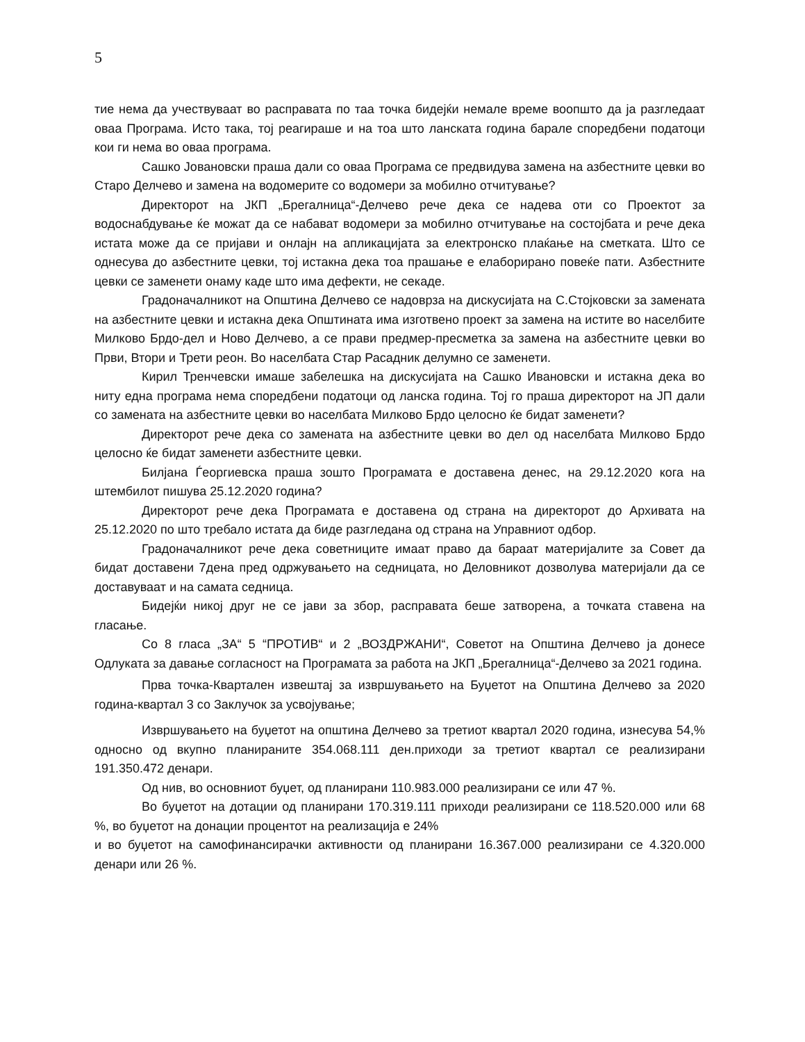5
тие нема да учествуваат во расправата по таа точка бидејќи немале време воопшто да ја разгледаат оваа Програма. Исто така, тој реагираше и на тоа што ланската година барале споредбени податоци кои ги нема во оваа програма.
Сашко Јовановски праша дали со оваа Програма се предвидува замена на азбестните цевки во Старо Делчево и замена на водомерите со водомери за мобилно отчитување?
Директорот на ЈКП „Брегалница“-Делчево рече дека се надева оти со Проектот за водоснабдување ќе можат да се набават водомери за мобилно отчитување на состојбата и рече дека истата може да се пријави и онлајн на апликацијата за електронско плаќање на сметката. Што се однесува до азбестните цевки, тој истакна дека тоа прашање е елаборирано повеќе пати. Азбестните цевки се заменети онаму каде што има дефекти, не секаде.
Градоначалникот на Општина Делчево се надоврза на дискусијата на С.Стојковски за замената на азбестните цевки и истакна дека Општината има изготвено проект за замена на истите во населбите Милково Брдо-дел и Ново Делчево, а се прави предмер-пресметка за замена на азбестните цевки во Први, Втори и Трети реон. Во населбата Стар Расадник делумно се заменети.
Кирил Тренчевски имаше забелешка на дискусијата на Сашко Ивановски и истакна дека во ниту една програма нема споредбени податоци од ланска година. Тој го праша директорот на ЈП дали со замената на азбестните цевки во населбата Милково Брдо целосно ќе бидат заменети?
Директорот рече дека со замената на азбестните цевки во дел од населбата Милково Брдо целосно ќе бидат заменети азбестните цевки.
Билјана Ѓеоргиевска праша зошто Програмата е доставена денес, на 29.12.2020 кога на штембилот пишува 25.12.2020 година?
Директорот рече дека Програмата е доставена од страна на директорот до Архивата на 25.12.2020 по што требало истата да биде разгледана од страна на Управниот одбор.
Градоначалникот рече дека советниците имаат право да бараат материјалите за Совет да бидат доставени 7дена пред одржувањето на седницата, но Деловникот дозволува материјали да се доставуваат и на самата седница.
Бидејќи никој друг не се јави за збор, расправата беше затворена, а точката ставена на гласање.
Со 8 гласа „ЗА“ 5 “ПРОТИВ“ и 2 „ВОЗДРЖАНИ“, Советот на Општина Делчево ја донесе Одлуката за давање согласност на Програмата за работа на ЈКП „Брегалница“-Делчево за 2021 година.
Прва точка-Квартален извештај за извршувањето на Буџетот на Општина Делчево за 2020 година-квартал 3 со Заклучок за усвојување;
Извршувањето на буџетот на општина Делчево за третиот квартал 2020 година, изнесува 54,% односно од вкупно планираните 354.068.111 ден.приходи за третиот квартал се реализирани 191.350.472 денари.
Од нив, во основниот буџет, од планирани 110.983.000 реализирани се или 47 %.
Во буџетот на дотации од планирани 170.319.111 приходи реализирани се 118.520.000 или 68 %, во буџетот на донации процентот на реализација е 24%
и во буџетот на самофинансирачки активности од планирани 16.367.000 реализирани се 4.320.000 денари или 26 %.